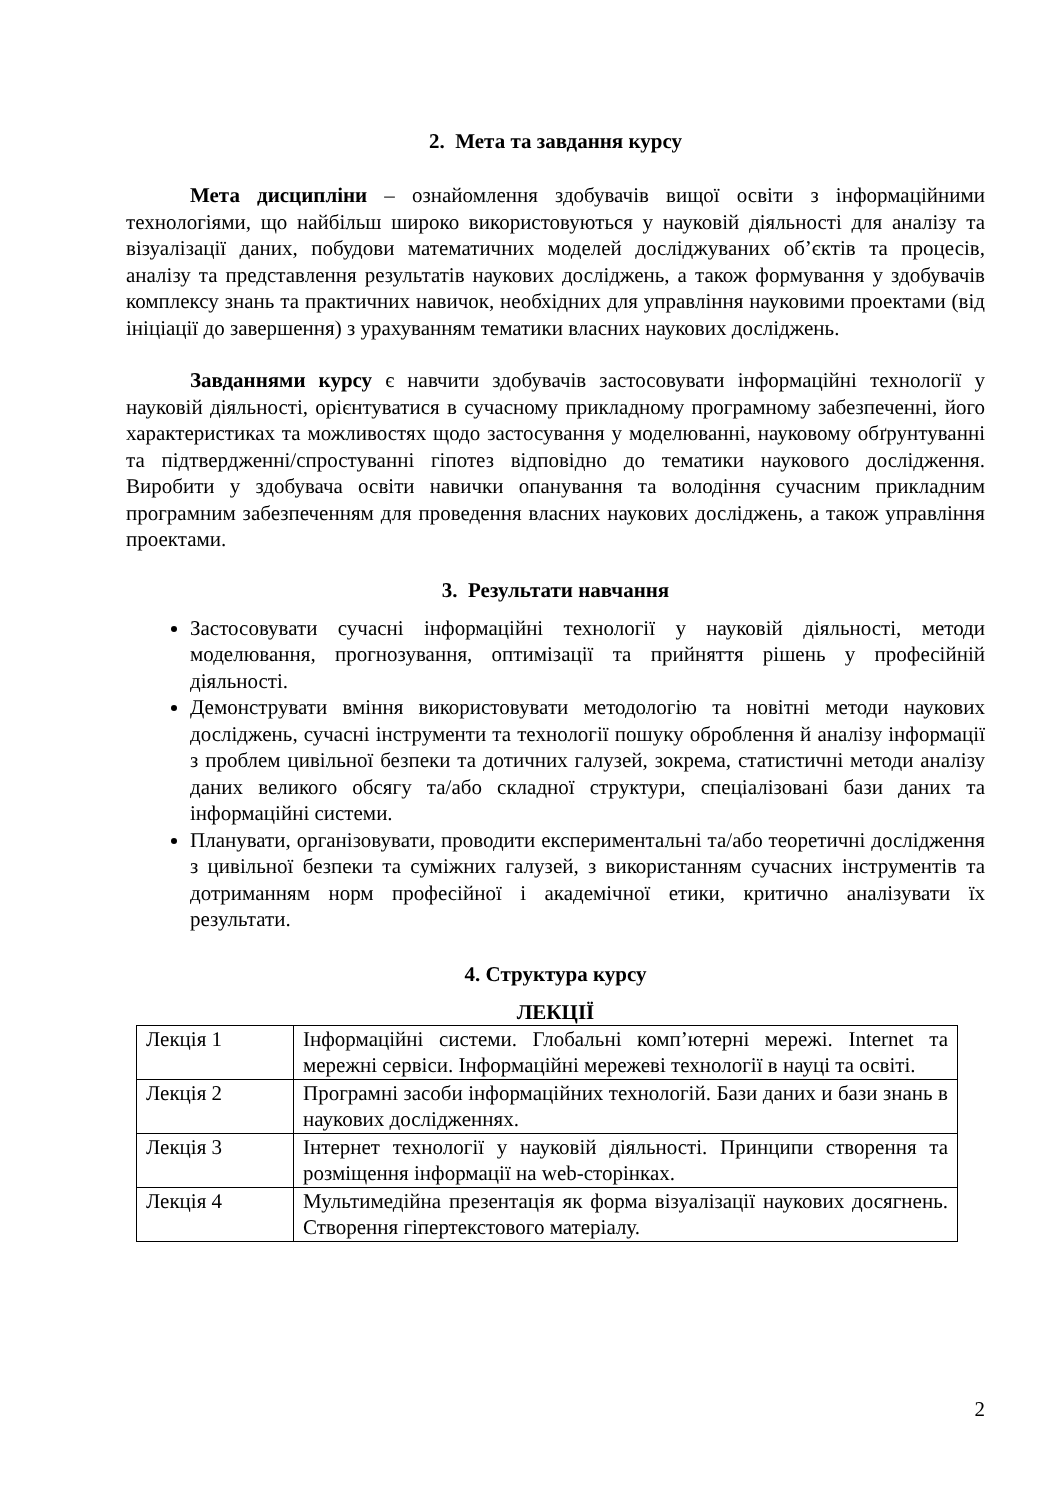2. Мета та завдання курсу
Мета дисципліни – ознайомлення здобувачів вищої освіти з інформаційними технологіями, що найбільш широко використовуються у науковій діяльності для аналізу та візуалізації даних, побудови математичних моделей досліджуваних об’єктів та процесів, аналізу та представлення результатів наукових досліджень, а також формування у здобувачів комплексу знань та практичних навичок, необхідних для управління науковими проектами (від ініціації до завершення) з урахуванням тематики власних наукових досліджень.
Завданнями курсу є навчити здобувачів застосовувати інформаційні технології у науковій діяльності, орієнтуватися в сучасному прикладному програмному забезпеченні, його характеристиках та можливостях щодо застосування у моделюванні, науковому обґрунтуванні та підтвердженні/спростуванні гіпотез відповідно до тематики наукового дослідження. Виробити у здобувача освіти навички опанування та володіння сучасним прикладним програмним забезпеченням для проведення власних наукових досліджень, а також управління проектами.
3. Результати навчання
Застосовувати сучасні інформаційні технології у науковій діяльності, методи моделювання, прогнозування, оптимізації та прийняття рішень у професійній діяльності.
Демонструвати вміння використовувати методологію та новітні методи наукових досліджень, сучасні інструменти та технології пошуку оброблення й аналізу інформації з проблем цивільної безпеки та дотичних галузей, зокрема, статистичні методи аналізу даних великого обсягу та/або складної структури, спеціалізовані бази даних та інформаційні системи.
Планувати, організовувати, проводити експериментальні та/або теоретичні дослідження з цивільної безпеки та суміжних галузей, з використанням сучасних інструментів та дотриманням норм професійної і академічної етики, критично аналізувати їх результати.
4. Структура курсу
ЛЕКЦІЇ
| Лекція 1 | Інформаційні системи. Глобальні комп’ютерні мережі. Internet та мережні сервіси. Інформаційні мережеві технології в науці та освіті. |
| Лекція 2 | Програмні засоби інформаційних технологій. Бази даних и бази знань в наукових дослідженнях. |
| Лекція 3 | Інтернет технології у науковій діяльності. Принципи створення та розміщення інформації на web-сторінках. |
| Лекція 4 | Мультимедійна презентація як форма візуалізації наукових досягнень. Створення гіпертекстового матеріалу. |
2